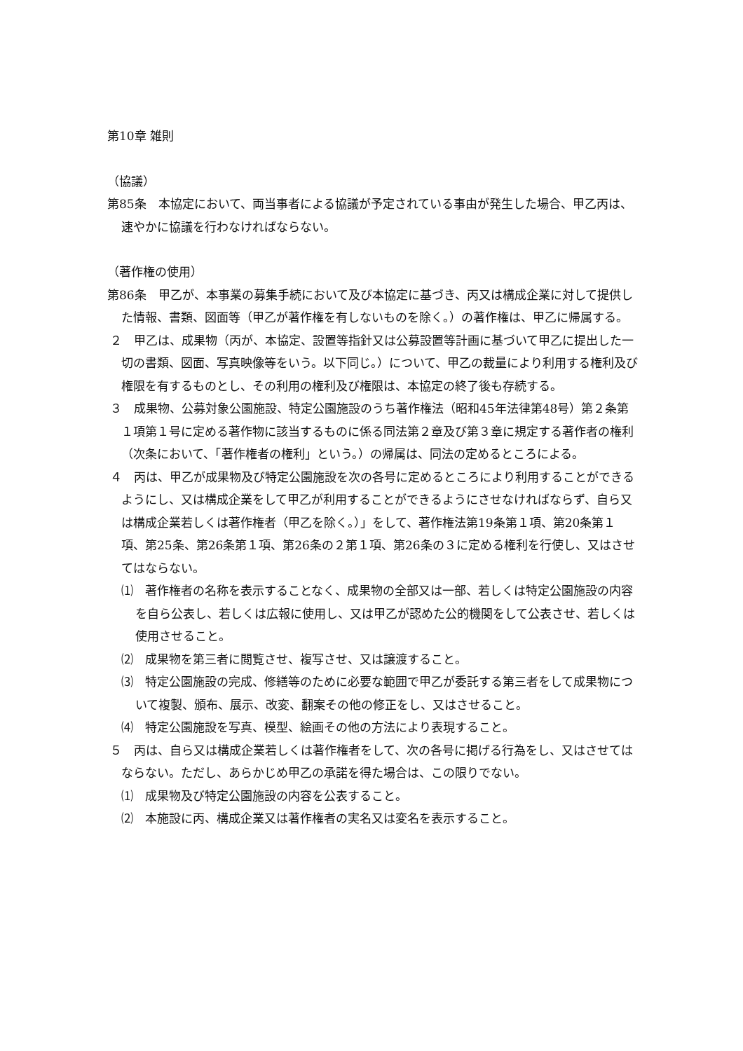第10章 雑則
（協議）
第85条　本協定において、両当事者による協議が予定されている事由が発生した場合、甲乙丙は、速やかに協議を行わなければならない。
（著作権の使用）
第86条　甲乙が、本事業の募集手続において及び本協定に基づき、丙又は構成企業に対して提供した情報、書類、図面等（甲乙が著作権を有しないものを除く。）の著作権は、甲乙に帰属する。
２　甲乙は、成果物（丙が、本協定、設置等指針又は公募設置等計画に基づいて甲乙に提出した一切の書類、図面、写真映像等をいう。以下同じ。）について、甲乙の裁量により利用する権利及び権限を有するものとし、その利用の権利及び権限は、本協定の終了後も存続する。
３　成果物、公募対象公園施設、特定公園施設のうち著作権法（昭和45年法律第48号）第２条第１項第１号に定める著作物に該当するものに係る同法第２章及び第３章に規定する著作者の権利（次条において、「著作権者の権利」という。）の帰属は、同法の定めるところによる。
４　丙は、甲乙が成果物及び特定公園施設を次の各号に定めるところにより利用することができるようにし、又は構成企業をして甲乙が利用することができるようにさせなければならず、自ら又は構成企業若しくは著作権者（甲乙を除く。）」をして、著作権法第19条第１項、第20条第１項、第25条、第26条第１項、第26条の２第１項、第26条の３に定める権利を行使し、又はさせてはならない。
⑴　著作権者の名称を表示することなく、成果物の全部又は一部、若しくは特定公園施設の内容を自ら公表し、若しくは広報に使用し、又は甲乙が認めた公的機関をして公表させ、若しくは使用させること。
⑵　成果物を第三者に閲覧させ、複写させ、又は譲渡すること。
⑶　特定公園施設の完成、修繕等のために必要な範囲で甲乙が委託する第三者をして成果物について複製、頒布、展示、改変、翻案その他の修正をし、又はさせること。
⑷　特定公園施設を写真、模型、絵画その他の方法により表現すること。
５　丙は、自ら又は構成企業若しくは著作権者をして、次の各号に掲げる行為をし、又はさせてはならない。ただし、あらかじめ甲乙の承諾を得た場合は、この限りでない。
⑴　成果物及び特定公園施設の内容を公表すること。
⑵　本施設に丙、構成企業又は著作権者の実名又は変名を表示すること。